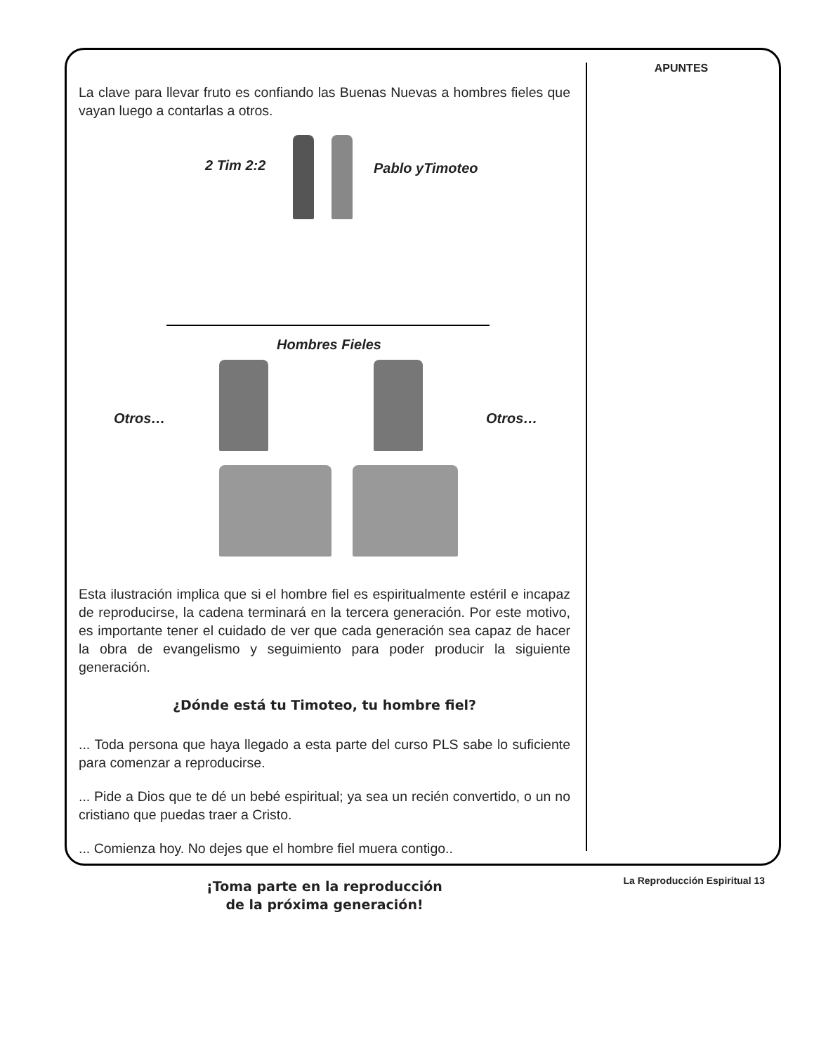APUNTES
La clave para llevar fruto es confiando las Buenas Nuevas a hombres fieles que vayan luego a contarlas a otros.
2 Tim 2:2 Pablo yTimoteo
Hombres Fieles
Otros… Otros…
Esta ilustración implica que si el hombre fiel es espiritualmente estéril e incapaz de reproducirse, la cadena terminará en la tercera generación. Por este motivo, es importante tener el cuidado de ver que cada generación sea capaz de hacer la obra de evangelismo y seguimiento para poder producir la siguiente generación.
¿Dónde está tu Timoteo, tu hombre fiel?
... Toda persona que haya llegado a esta parte del curso PLS sabe lo suficiente para comenzar a reproducirse.
... Pide a Dios que te dé un bebé espiritual; ya sea un recién convertido, o un no cristiano que puedas traer a Cristo.
... Comienza hoy. No dejes que el hombre fiel muera contigo..
¡Toma parte en la reproducción
de la próxima generación!
La Reproducción Espiritual 13